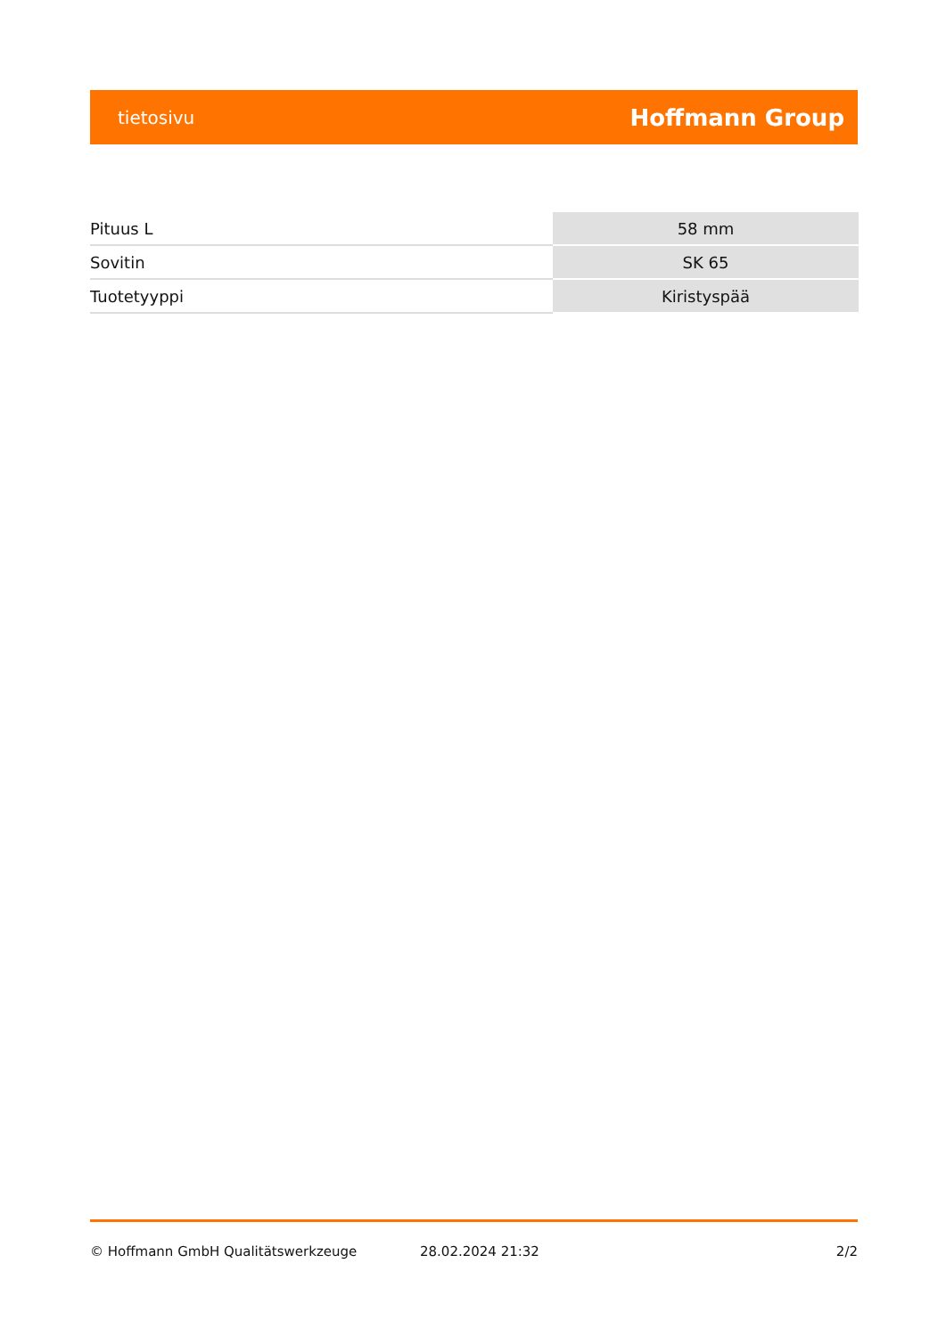tietosivu Hoffmann Group
| Pituus L | 58 mm |
| Sovitin | SK 65 |
| Tuotetyyppi | Kiristyspää |
© Hoffmann GmbH Qualitätswerkzeuge 28.02.2024 21:32 2/2